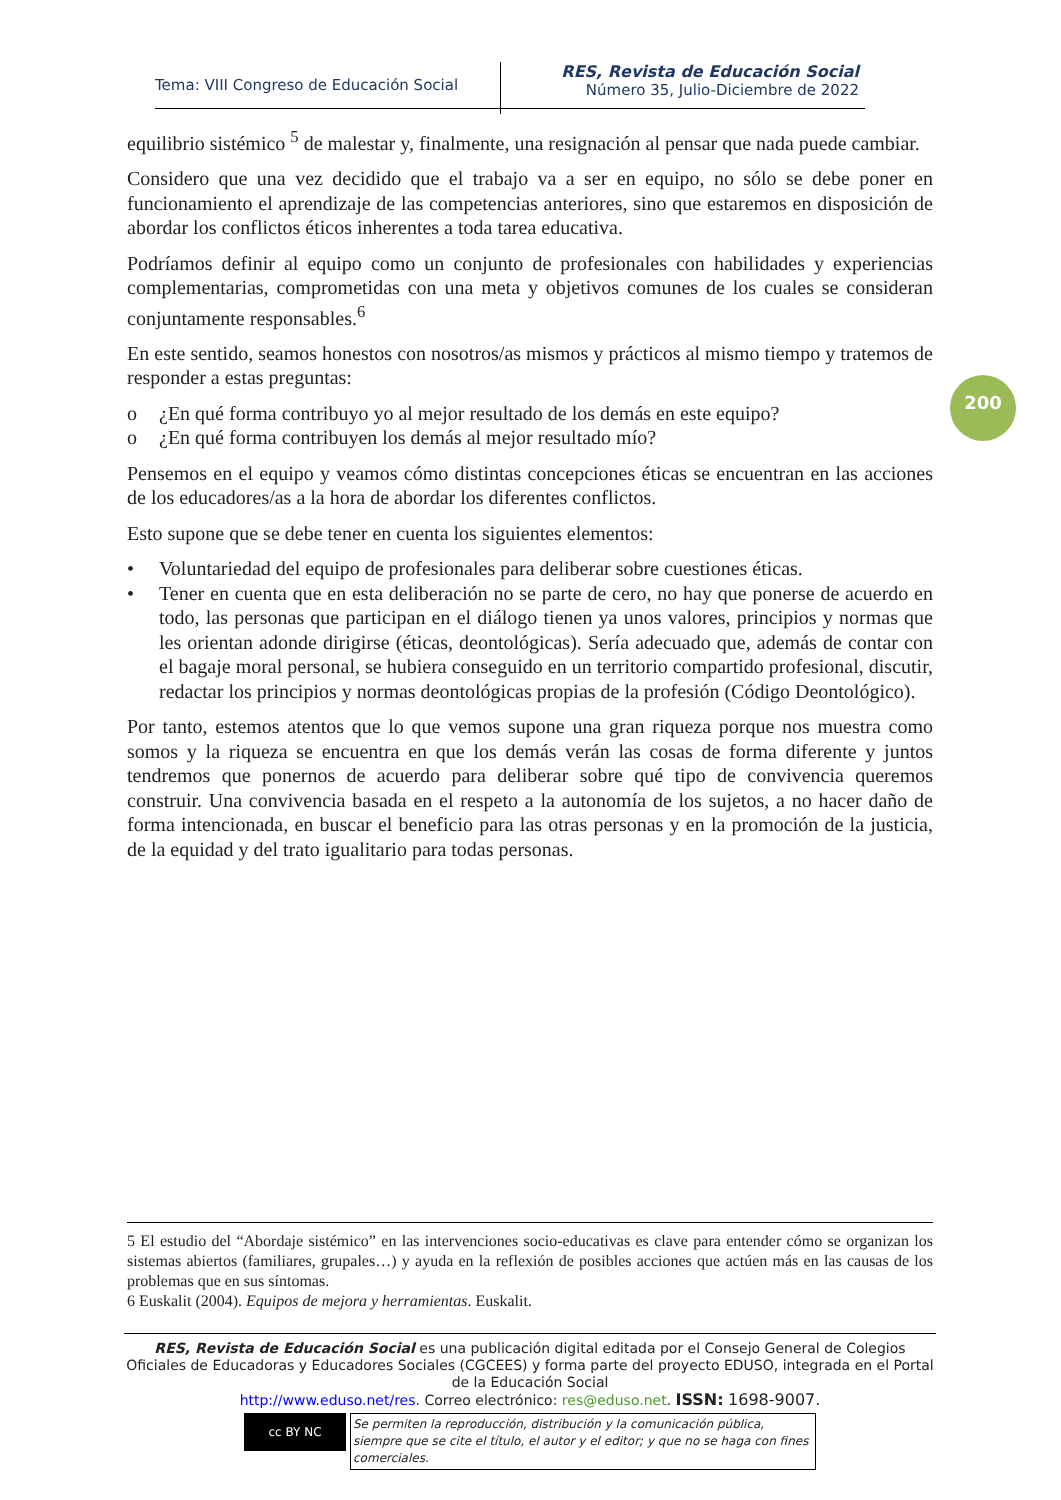Tema: VIII Congreso de Educación Social
RES, Revista de Educación Social
Número 35, Julio-Diciembre de 2022
200
equilibrio sistémico <sup>5</sup> de malestar y, finalmente, una resignación al pensar que nada puede cambiar.
Considero que una vez decidido que el trabajo va a ser en equipo, no sólo se debe poner en funcionamiento el aprendizaje de las competencias anteriores, sino que estaremos en disposición de abordar los conflictos éticos inherentes a toda tarea educativa.
Podríamos definir al equipo como un conjunto de profesionales con habilidades y experiencias complementarias, comprometidas con una meta y objetivos comunes de los cuales se consideran conjuntamente responsables.<sup>6</sup>
En este sentido, seamos honestos con nosotros/as mismos y prácticos al mismo tiempo y tratemos de responder a estas preguntas:
o ¿En qué forma contribuyo yo al mejor resultado de los demás en este equipo?
o ¿En qué forma contribuyen los demás al mejor resultado mío?
Pensemos en el equipo y veamos cómo distintas concepciones éticas se encuentran en las acciones de los educadores/as a la hora de abordar los diferentes conflictos.
Esto supone que se debe tener en cuenta los siguientes elementos:
• Voluntariedad del equipo de profesionales para deliberar sobre cuestiones éticas.
• Tener en cuenta que en esta deliberación no se parte de cero, no hay que ponerse de acuerdo en todo, las personas que participan en el diálogo tienen ya unos valores, principios y normas que les orientan adonde dirigirse (éticas, deontológicas). Sería adecuado que, además de contar con el bagaje moral personal, se hubiera conseguido en un territorio compartido profesional, discutir, redactar los principios y normas deontológicas propias de la profesión (Código Deontológico).
Por tanto, estemos atentos que lo que vemos supone una gran riqueza porque nos muestra como somos y la riqueza se encuentra en que los demás verán las cosas de forma diferente y juntos tendremos que ponernos de acuerdo para deliberar sobre qué tipo de convivencia queremos construir. Una convivencia basada en el respeto a la autonomía de los sujetos, a no hacer daño de forma intencionada, en buscar el beneficio para las otras personas y en la promoción de la justicia, de la equidad y del trato igualitario para todas personas.
5 El estudio del “Abordaje sistémico” en las intervenciones socio-educativas es clave para entender cómo se organizan los sistemas abiertos (familiares, grupales…) y ayuda en la reflexión de posibles acciones que actúen más en las causas de los problemas que en sus síntomas.
6 Euskalit (2004). Equipos de mejora y herramientas. Euskalit.
RES, Revista de Educación Social es una publicación digital editada por el Consejo General de Colegios Oficiales de Educadoras y Educadores Sociales (CGCEES) y forma parte del proyecto EDUSO, integrada en el Portal de la Educación Social
http://www.eduso.net/res. Correo electrónico: res@eduso.net. ISSN: 1698-9007.
cc BY NC
Se permiten la reproducción, distribución y la comunicación pública, siempre que se cite el título, el autor y el editor; y que no se haga con fines comerciales.